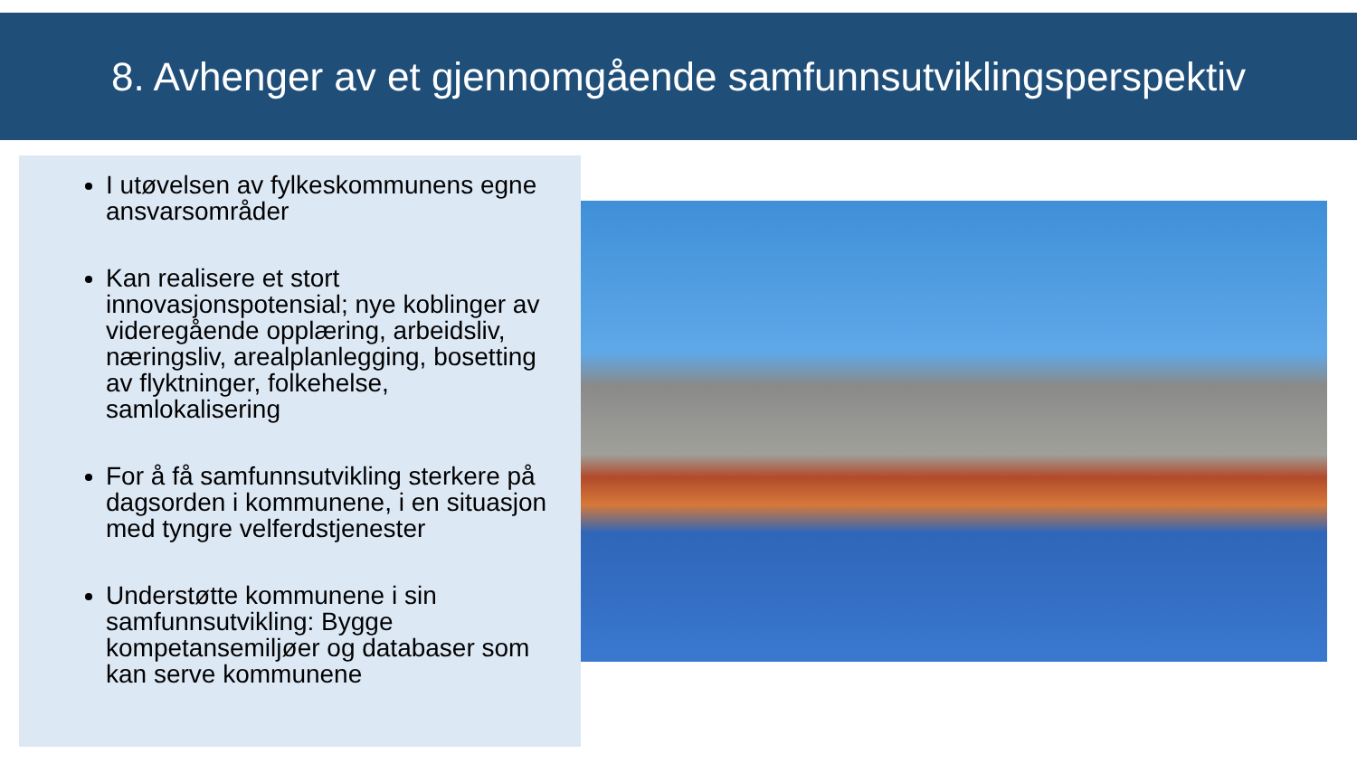8. Avhenger av et gjennomgående samfunnsutviklingsperspektiv
I utøvelsen av fylkeskommunens egne ansvarsområder
Kan realisere et stort innovasjonspotensial; nye koblinger av videregående opplæring, arbeidsliv, næringsliv, arealplanlegging, bosetting av flyktninger, folkehelse, samlokalisering
For å få samfunnsutvikling sterkere på dagsorden i kommunene, i en situasjon med tyngre velferdstjenester
Understøtte kommunene i sin samfunnsutvikling: Bygge kompetansemiljøer og databaser som kan serve kommunene